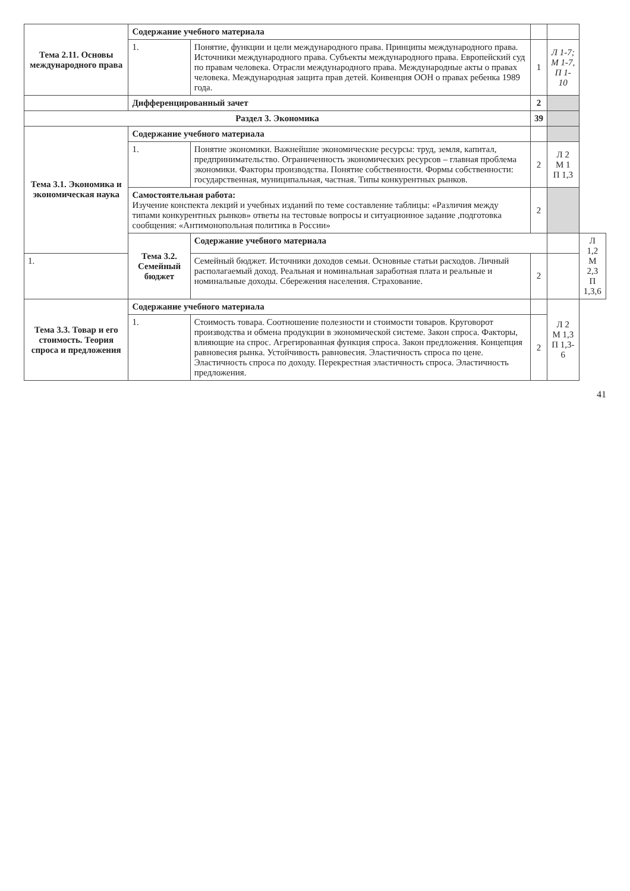| Тема 2.11. Основы международного права | Содержание учебного материала | | | | |
| | 1. | Понятие, функции и цели международного права. Принципы международного права. Источники международного права. Субъекты международного права. Европейский суд по правам человека. Отрасли международного права. Международные акты о правах человека. Международная защита прав детей. Конвенция ООН о правах ребенка 1989 года. | 1 | Л 1-7; М 1-7, П 1-10 | |
| | Дифференцированный зачет | | 2 | | |
| Раздел 3. Экономика | | | 39 | | |
| Тема 3.1. Экономика и экономическая наука | Содержание учебного материала | | | | |
| | 1. | Понятие экономики. Важнейшие экономические ресурсы: труд, земля, капитал, предпринимательство. Ограниченность экономических ресурсов – главная проблема экономики. Факторы производства. Понятие собственности. Формы собственности: государственная, муниципальная, частная. Типы конкурентных рынков. | 2 | Л 2 М 1 П 1,3 | |
| | Самостоятельная работа: Изучение конспекта лекций и учебных изданий по теме составление таблицы: «Различия между типами конкурентных рынков» ответы на тестовые вопросы и ситуационное задание ,подготовка сообщения: «Антимонопольная политика в России» | | 2 | | |
| | Тема 3.2. Семейный бюджет | Содержание учебного материала | | | Л 1,2 М 2,3 П 1,3,6 |
| 1. | | Семейный бюджет. Источники доходов семьи. Основные статьи расходов. Личный располагаемый доход. Реальная и номинальная заработная плата и реальные и номинальные доходы. Сбережения населения. Страхование. | 2 | | |
| Тема 3.3. Товар и его стоимость. Теория спроса и предложения | Содержание учебного материала | | | Л 2 М 1,3 П 1,3-6 | |
| | 1. | Стоимость товара. Соотношение полезности и стоимости товаров. Круговорот производства и обмена продукции в экономической системе. Закон спроса. Факторы, влияющие на спрос. Агрегированная функция спроса. Закон предложения. Концепция равновесия рынка. Устойчивость равновесия. Эластичность спроса по цене. Эластичность спроса по доходу. Перекрестная эластичность спроса. Эластичность предложения. | 2 | | |
41